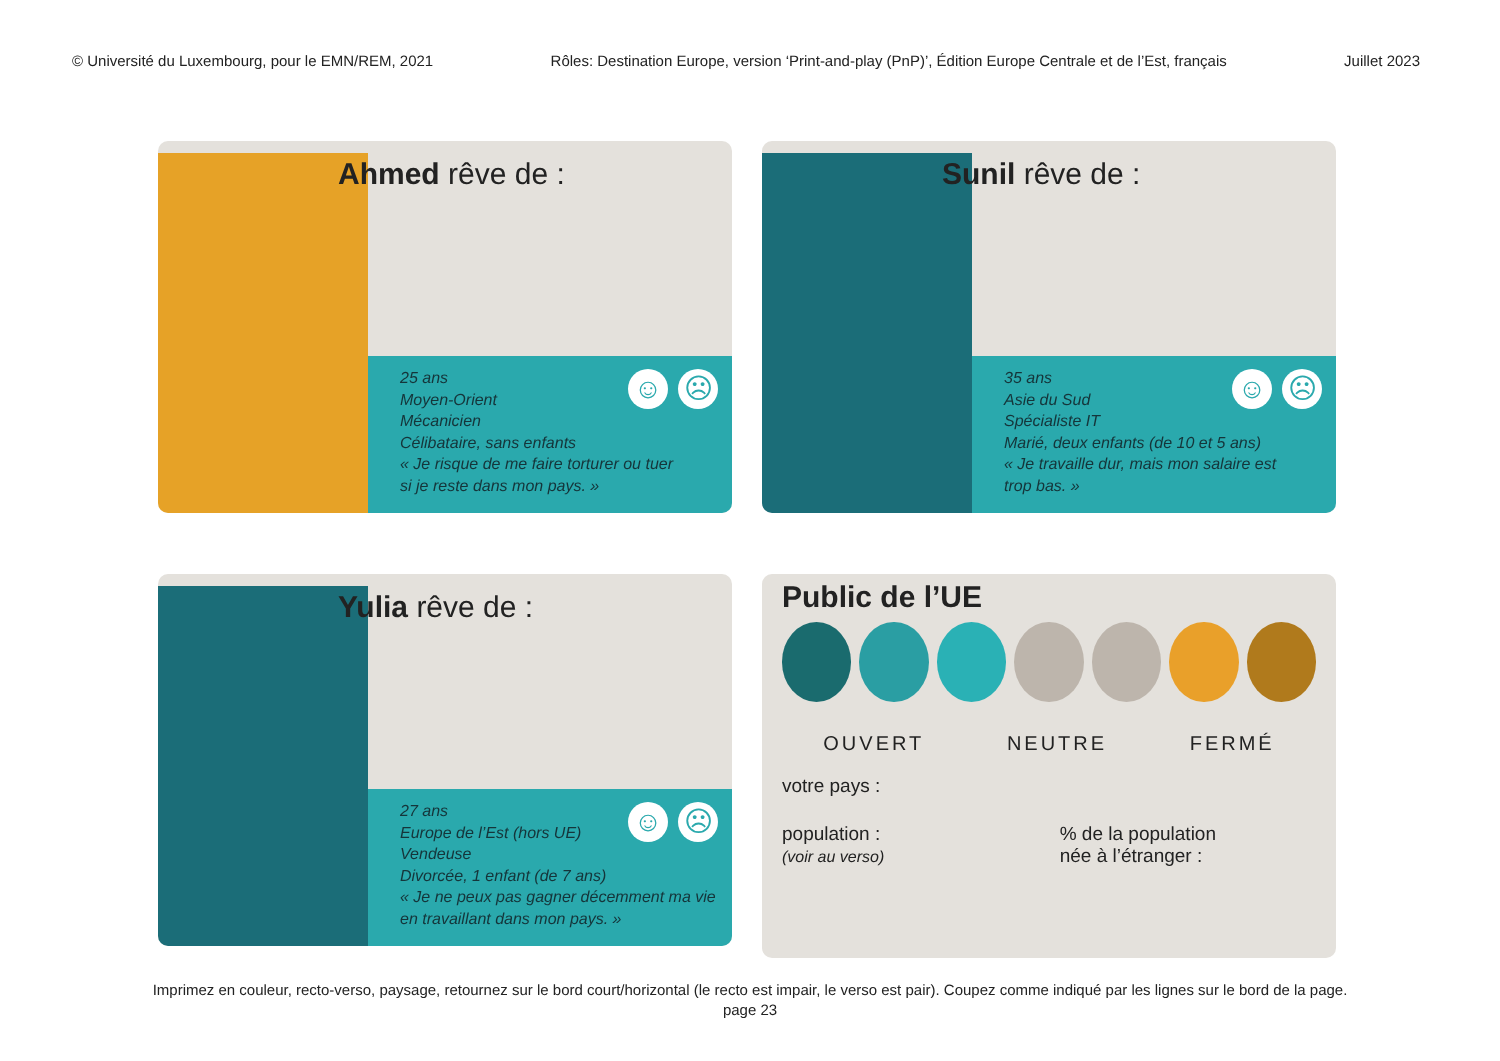© Université du Luxembourg, pour le EMN/REM, 2021 Rôles: Destination Europe, version ‘Print-and-play (PnP)’, Édition Europe Centrale et de l’Est, français Juillet 2023
Ahmed rêve de :
☺ ☹
25 ans
Moyen-Orient
Mécanicien
Célibataire, sans enfants
« Je risque de me faire torturer ou tuer
si je reste dans mon pays. »
Sunil rêve de :
☺ ☹
35 ans
Asie du Sud
Spécialiste IT
Marié, deux enfants (de 10 et 5 ans)
« Je travaille dur, mais mon salaire est
trop bas. »
Yulia rêve de :
☺ ☹
27 ans
Europe de l’Est (hors UE)
Vendeuse
Divorcée, 1 enfant (de 7 ans)
« Je ne peux pas gagner décemment ma vie
en travaillant dans mon pays. »
Public de l’UE
OUVERT NEUTRE FERMÉ
votre pays :
population :
(voir au verso)
% de la population
née à l’étranger :
Imprimez en couleur, recto-verso, paysage, retournez sur le bord court/horizontal (le recto est impair, le verso est pair). Coupez comme indiqué par les lignes sur le bord de la page.
page 23